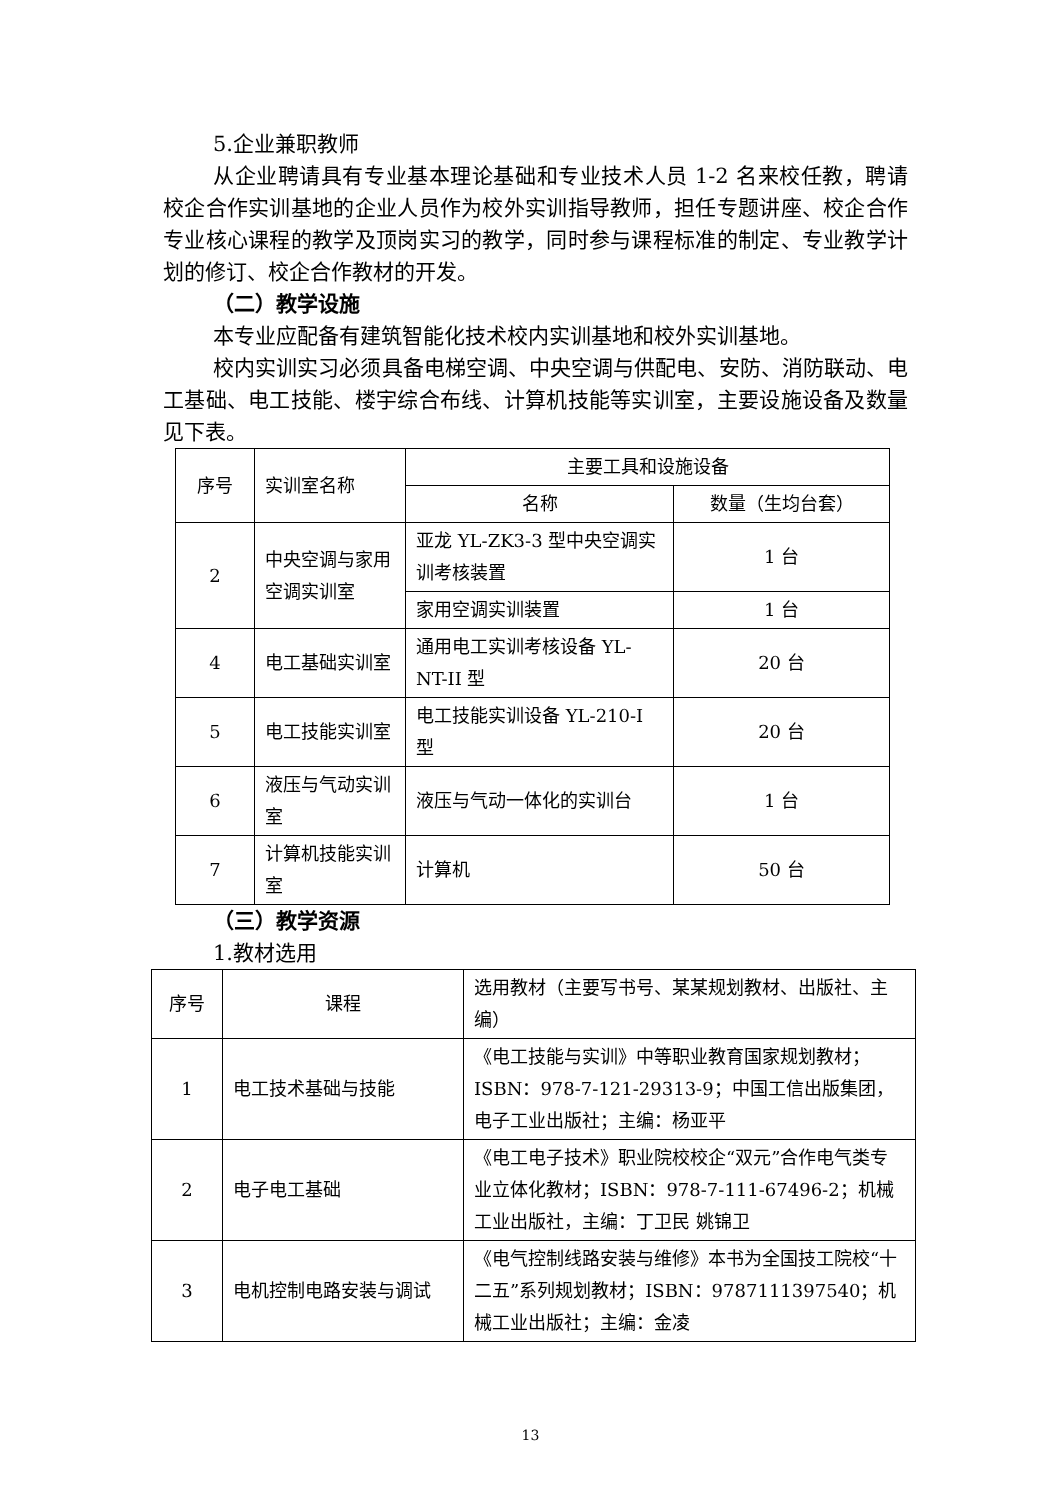5.企业兼职教师
从企业聘请具有专业基本理论基础和专业技术人员 1-2 名来校任教，聘请校企合作实训基地的企业人员作为校外实训指导教师，担任专题讲座、校企合作专业核心课程的教学及顶岗实习的教学，同时参与课程标准的制定、专业教学计划的修订、校企合作教材的开发。
（二）教学设施
本专业应配备有建筑智能化技术校内实训基地和校外实训基地。
校内实训实习必须具备电梯空调、中央空调与供配电、安防、消防联动、电工基础、电工技能、楼宇综合布线、计算机技能等实训室，主要设施设备及数量见下表。
| 序号 | 实训室名称 | 主要工具和设施设备 | |
| --- | --- | --- | --- |
| | | 名称 | 数量（生均台套） |
| 2 | 中央空调与家用空调实训室 | 亚龙 YL-ZK3-3 型中央空调实训考核装置 | 1 台 |
| | | 家用空调实训装置 | 1 台 |
| 4 | 电工基础实训室 | 通用电工实训考核设备 YL-NT-II 型 | 20 台 |
| 5 | 电工技能实训室 | 电工技能实训设备 YL-210-I 型 | 20 台 |
| 6 | 液压与气动实训室 | 液压与气动一体化的实训台 | 1 台 |
| 7 | 计算机技能实训室 | 计算机 | 50 台 |
（三）教学资源
1.教材选用
| 序号 | 课程 | 选用教材（主要写书号、某某规划教材、出版社、主编） |
| --- | --- | --- |
| 1 | 电工技术基础与技能 | 《电工技能与实训》中等职业教育国家规划教材；ISBN：978-7-121-29313-9；中国工信出版集团，电子工业出版社；主编：杨亚平 |
| 2 | 电子电工基础 | 《电工电子技术》职业院校校企“双元”合作电气类专业立体化教材；ISBN：978-7-111-67496-2；机械工业出版社，主编：丁卫民 姚锦卫 |
| 3 | 电机控制电路安装与调试 | 《电气控制线路安装与维修》本书为全国技工院校“十二五”系列规划教材；ISBN：9787111397540；机械工业出版社；主编：金凌 |
13